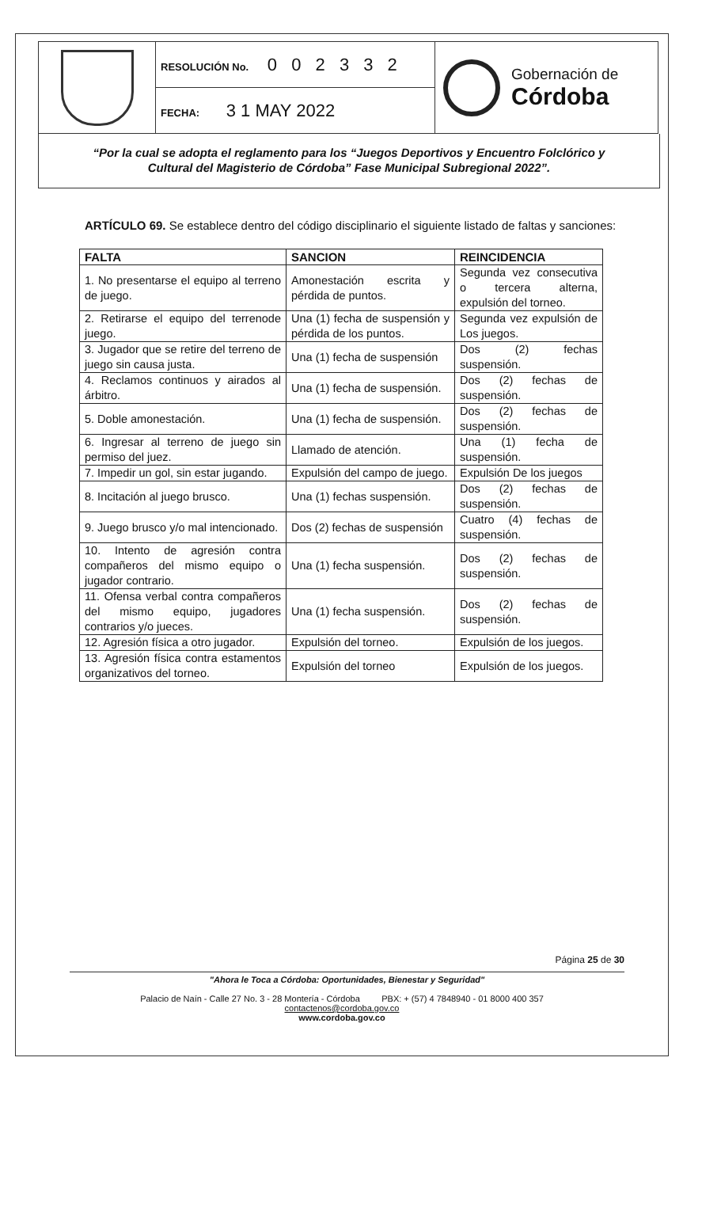| | RESOLUCIÓN No. 0 0 2 3 3 2 | Gobernación de Córdoba |
| | FECHA: 3 1 MAY 2022 | |
“Por la cual se adopta el reglamento para los “Juegos Deportivos y Encuentro Folclórico y
Cultural del Magisterio de Córdoba” Fase Municipal Subregional 2022”.
ARTÍCULO 69. Se establece dentro del código disciplinario el siguiente listado de faltas y sanciones:
| FALTA | SANCION | REINCIDENCIA |
| --- | --- | --- |
| 1. No presentarse el equipo al terreno de juego. | Amonestación escrita y pérdida de puntos. | Segunda vez consecutiva o tercera alterna, expulsión del torneo. |
| 2. Retirarse el equipo del terrenode juego. | Una (1) fecha de suspensión y pérdida de los puntos. | Segunda vez expulsión de Los juegos. |
| 3. Jugador que se retire del terreno de juego sin causa justa. | Una (1) fecha de suspensión | Dos (2) fechas suspensión. |
| 4. Reclamos continuos y airados al árbitro. | Una (1) fecha de suspensión. | Dos (2) fechas de suspensión. |
| 5. Doble amonestación. | Una (1) fecha de suspensión. | Dos (2) fechas de suspensión. |
| 6. Ingresar al terreno de juego sin permiso del juez. | Llamado de atención. | Una (1) fecha de suspensión. |
| 7. Impedir un gol, sin estar jugando. | Expulsión del campo de juego. | Expulsión De los juegos |
| 8. Incitación al juego brusco. | Una (1) fechas suspensión. | Dos (2) fechas de suspensión. |
| 9. Juego brusco y/o mal intencionado. | Dos (2) fechas de suspensión | Cuatro (4) fechas de suspensión. |
| 10. Intento de agresión contra compañeros del mismo equipo o jugador contrario. | Una (1) fecha suspensión. | Dos (2) fechas de suspensión. |
| 11. Ofensa verbal contra compañeros del mismo equipo, jugadores contrarios y/o jueces. | Una (1) fecha suspensión. | Dos (2) fechas de suspensión. |
| 12. Agresión física a otro jugador. | Expulsión del torneo. | Expulsión de los juegos. |
| 13. Agresión física contra estamentos organizativos del torneo. | Expulsión del torneo | Expulsión de los juegos. |
Página 25 de 30
"Ahora le Toca a Córdoba: Oportunidades, Bienestar y Seguridad"
Palacio de Naín - Calle 27 No. 3 - 28 Montería - Córdoba PBX: + (57) 4 7848940 - 01 8000 400 357
contactenos@cordoba.gov.co
www.cordoba.gov.co